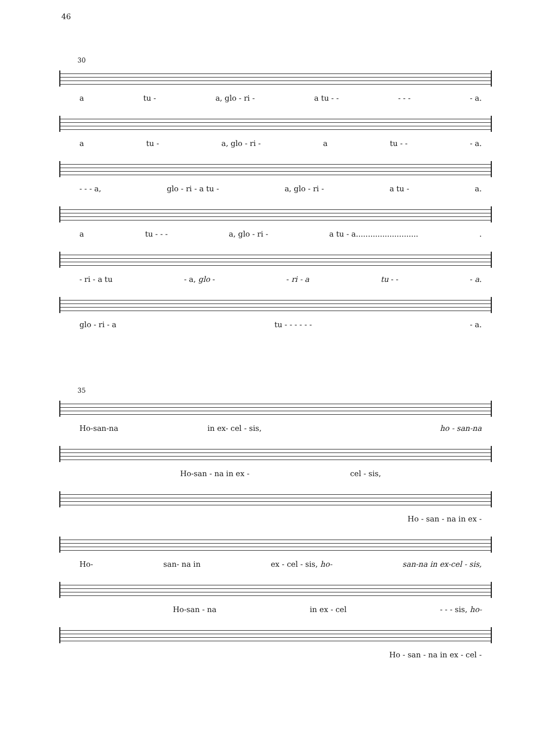46
30
a tu - a, glo - ri - a tu - - - - - - a.
a tu - a, glo - ri - a tu - - - a.
- - - a, glo - ri - a tu - a, glo - ri - a tu - a.
a tu - - - a, glo - ri - a tu - a...........................
- ri - a tu - a, glo - - ri - a tu - - - a.
glo - ri - a tu - - - - - - - a.
35
Ho-san-na in ex- cel - sis, ho - san-na
Ho-san - na in ex - cel - sis,
Ho - san - na in ex -
Ho- san- na in ex - cel - sis, ho- san-na in ex-cel - sis,
Ho-san - na in ex - cel - - - sis, ho-
Ho - san - na in ex - cel -